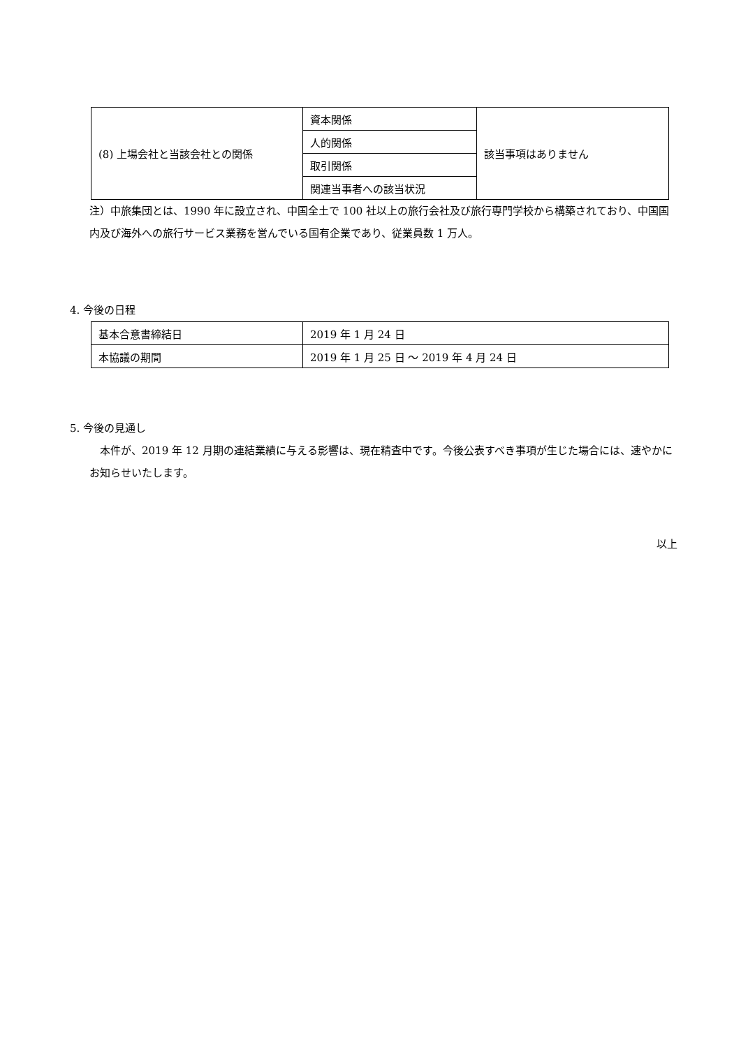| (8) 上場会社と当該会社との関係 | 資本関係 | 該当事項はありません |
| | 人的関係 | |
| | 取引関係 | |
| | 関連当事者への該当状況 | |
注）中旅集団とは、1990 年に設立され、中国全土で 100 社以上の旅行会社及び旅行専門学校から構築されており、中国国内及び海外への旅行サービス業務を営んでいる国有企業であり、従業員数 1 万人。
4. 今後の日程
| 基本合意書締結日 | 2019 年 1 月 24 日 |
| 本協議の期間 | 2019 年 1 月 25 日 ～ 2019 年 4 月 24 日 |
5. 今後の見通し
　本件が、2019 年 12 月期の連結業績に与える影響は、現在精査中です。今後公表すべき事項が生じた場合には、速やかにお知らせいたします。
以上